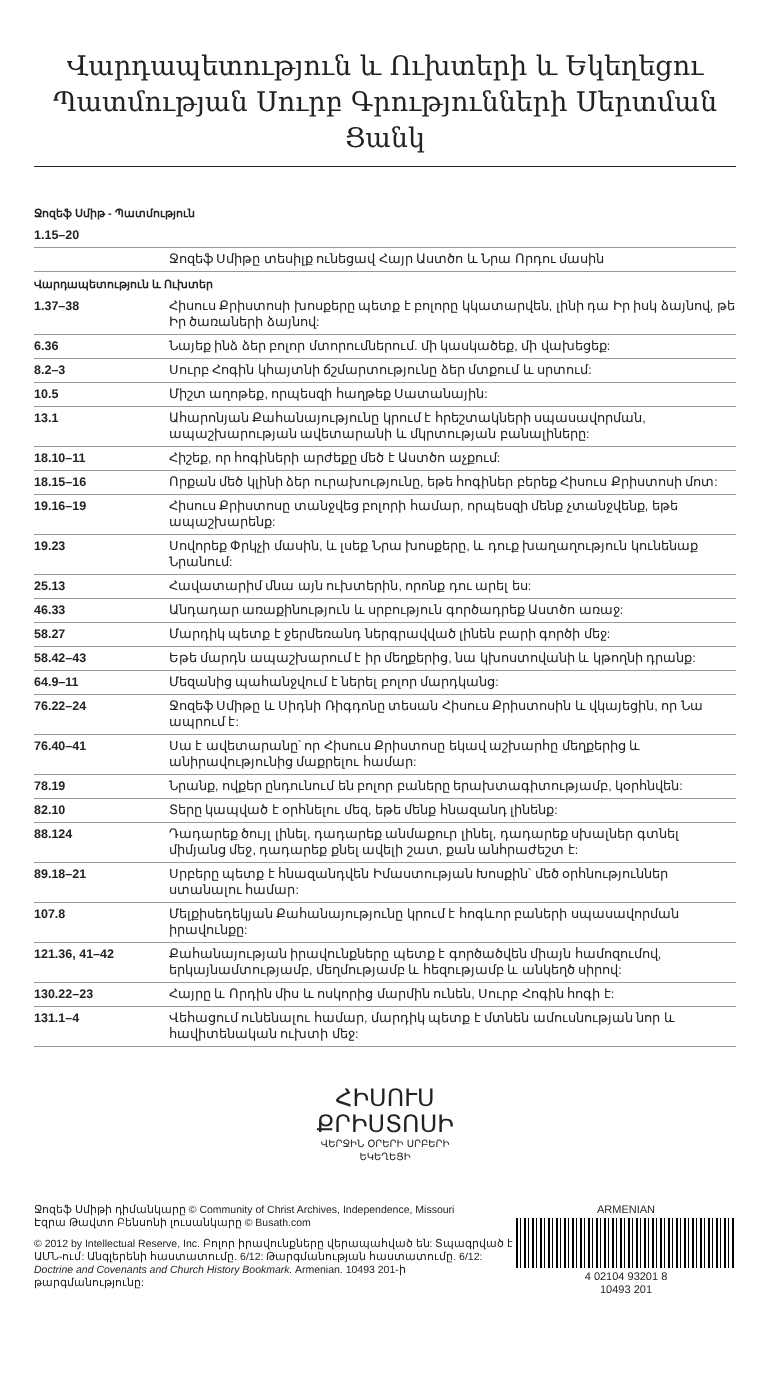Վարդապետություն և Ուխտերի և Եկեղեցու Պատմության Սուրբ Գրությունների Սերտման Ցանկ
Ջոզեֆ Սմիթ - Պատմություն
| 1.15–20 | |
| | Ջոզեֆ Սմիթը տեսիլք ունեցավ Հայր Աստծո և Նրա Որդու մասին |
Վարդապետություն և Ուխտեր
| 1.37–38 | Հիսուս Քրիստոսի խոսքերը պետք է բոլորը կկատարվեն, լինի դա Իր իսկ ձայնով, թե Իր ծառաների ձայնով: |
| 6.36 | Նայեք ինձ ձեր բոլոր մտորումներում. մի կասկածեք, մի վախեցեք: |
| 8.2–3 | Սուրբ Հոգին կհայտնի ճշմարտությունը ձեր մտքում և սրտում: |
| 10.5 | Միշտ աղոթեք, որպեսզի հաղթեք Սատանային: |
| 13.1 | Ահարոնյան Քահանայությունը կրում է հրեշտակների սպասավորման, ապաշխարության ավետարանի և մկրտության բանալիները: |
| 18.10–11 | Հիշեք, որ հոգիների արժեքը մեծ է Աստծո աչքում: |
| 18.15–16 | Որքան մեծ կլինի ձեր ուրախությունը, եթե հոգիներ բերեք Հիսուս Քրիստոսի մոտ: |
| 19.16–19 | Հիսուս Քրիստոսը տանջվեց բոլորի համար, որպեսզի մենք չտանջվենք, եթե ապաշխարենք: |
| 19.23 | Սովորեք Փրկչի մասին, և լսեք Նրա խոսքերը, և դուք խաղաղություն կունենաք Նրանում: |
| 25.13 | Հավատարիմ մնա այն ուխտերին, որոնք դու արել ես: |
| 46.33 | Անդադար առաքինություն և սրբություն գործադրեք Աստծո առաջ: |
| 58.27 | Մարդիկ պետք է ջերմեռանդ ներգրավված լինեն բարի գործի մեջ: |
| 58.42–43 | Եթե մարդն ապաշխարում է իր մեղքերից, նա կխոստովանի և կթողնի դրանք: |
| 64.9–11 | Մեզանից պահանջվում է ներել բոլոր մարդկանց: |
| 76.22–24 | Ջոզեֆ Սմիթը և Սիդնի Ռիգդոնը տեսան Հիսուս Քրիստոսին և վկայեցին, որ Նա ապրում է: |
| 76.40–41 | Սա է ավետարանը՝ որ Հիսուս Քրիստոսը եկավ աշխարհը մեղքերից և անիրավությունից մաքրելու համար: |
| 78.19 | Նրանք, ովքեր ընդունում են բոլոր բաները երախտագիտությամբ, կօրհնվեն: |
| 82.10 | Տերը կապված է օրհնելու մեզ, եթե մենք հնազանդ լինենք: |
| 88.124 | Դադարեք ծույլ լինել, դադարեք անմաքուր լինել, դադարեք սխալներ գտնել միմյանց մեջ, դադարեք քնել ավելի շատ, քան անհրաժեշտ է: |
| 89.18–21 | Սրբերը պետք է հնազանդվեն Իմաստության Խոսքին՝ մեծ օրհնություններ ստանալու համար: |
| 107.8 | Մելքիսեդեկյան Քահանայությունը կրում է հոգևոր բաների սպասավորման իրավունքը: |
| 121.36, 41–42 | Քահանայության իրավունքները պետք է գործածվեն միայն համոզումով, երկայնամտությամբ, մեղմությամբ և հեզությամբ և անկեղծ սիրով: |
| 130.22–23 | Հայրը և Որդին միս և ոսկորից մարմին ունեն, Սուրբ Հոգին հոգի է: |
| 131.1–4 | Վեհացում ունենալու համար, մարդիկ պետք է մտնեն ամուսնության նոր և հավիտենական ուխտի մեջ: |
ՀԻՍՈՒՍ
ՔՐԻՍՏՈՍԻ
ՎԵՐՋԻՆ ՕՐԵՐԻ ՍՐԲԵՐԻ
ԵԿԵՂԵՑԻ
Ջոզեֆ Սմիթի դիմանկարը © Community of Christ Archives, Independence, Missouri
Էզրա Թավտո Բենսոնի լուսանկարը © Busath.com
© 2012 by Intellectual Reserve, Inc. Բոլոր իրավունքները վերապահված են: Տպագրված է ԱՄՆ-ում: Անգլերենի հաստատումը. 6/12: Թարգմանության հաստատումը. 6/12: Doctrine and Covenants and Church History Bookmark. Armenian. 10493 201-ի թարգմանությունը:
ARMENIAN
4 02104 93201 8
10493 201